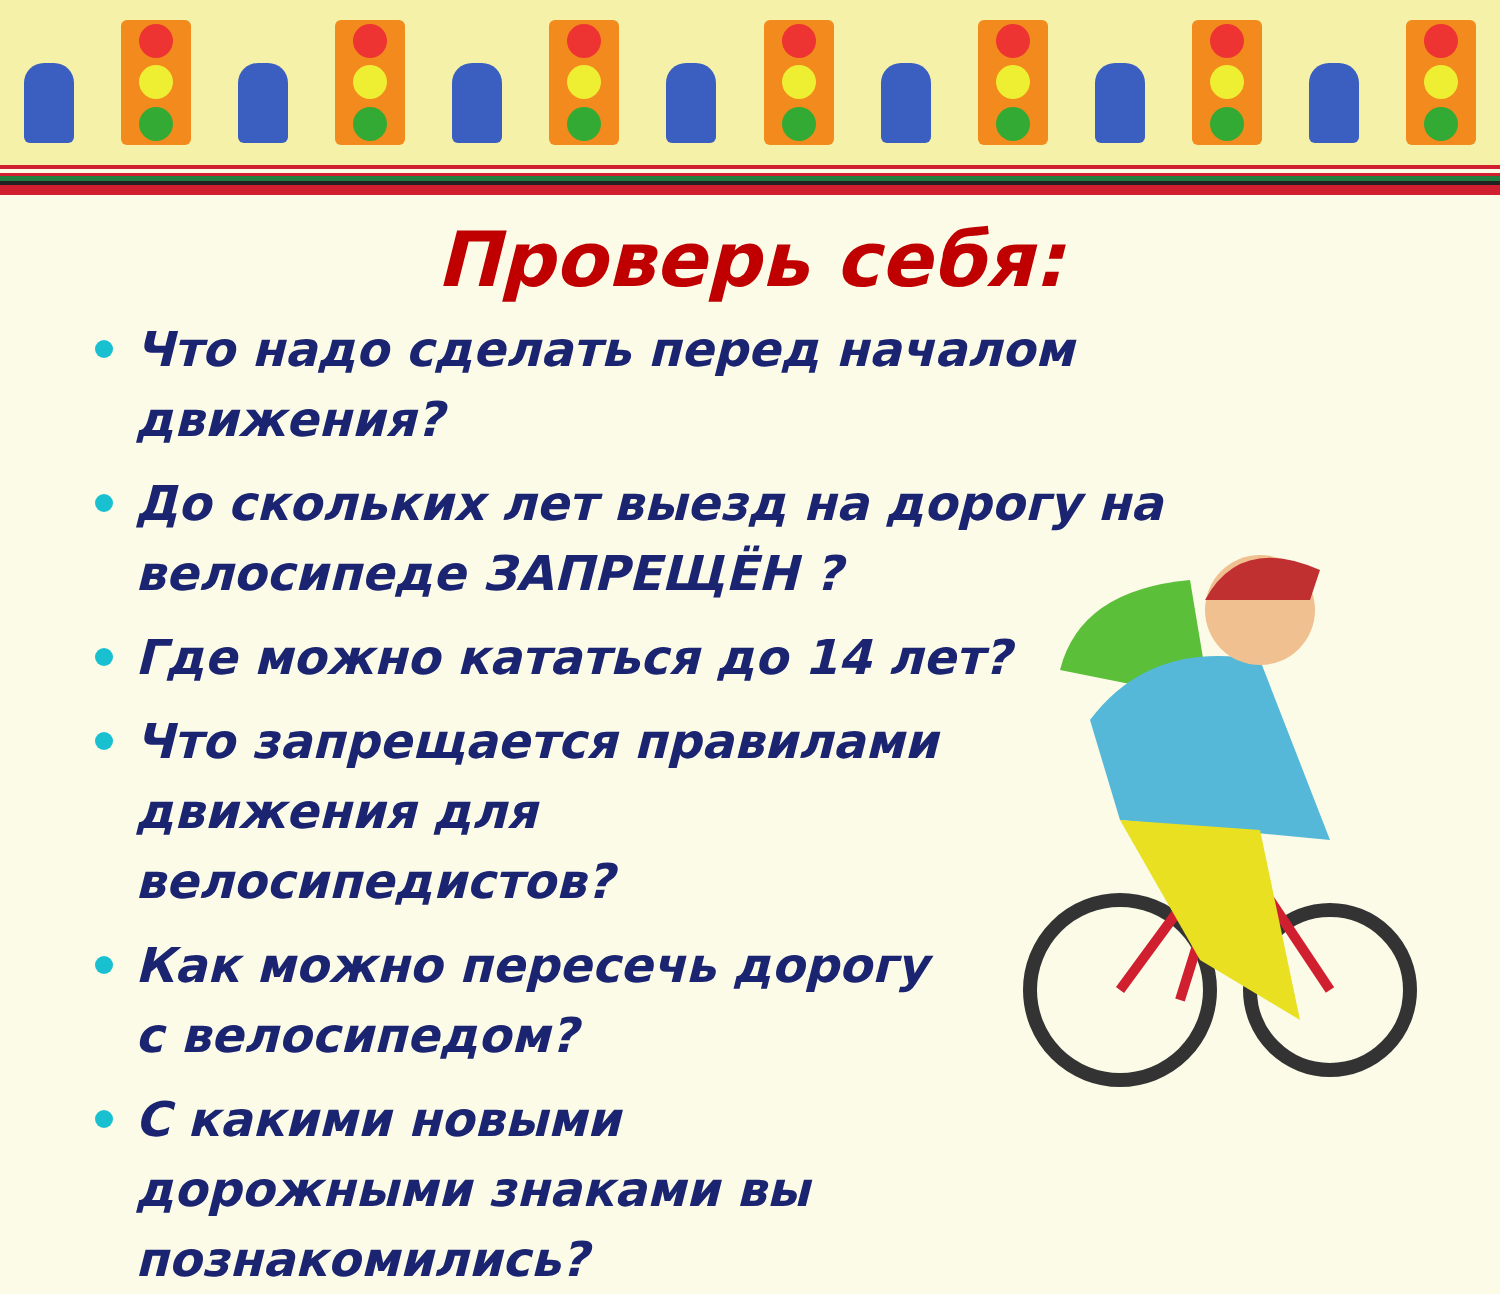Проверь себя:
Что надо сделать перед началом движения?
До скольких лет выезд на дорогу на велосипеде ЗАПРЕЩЁН ?
Где можно кататься до 14 лет?
Что запрещается правилами движения для велосипедистов?
Как можно пересечь дорогу с велосипедом?
С какими новыми дорожными знаками вы познакомились?